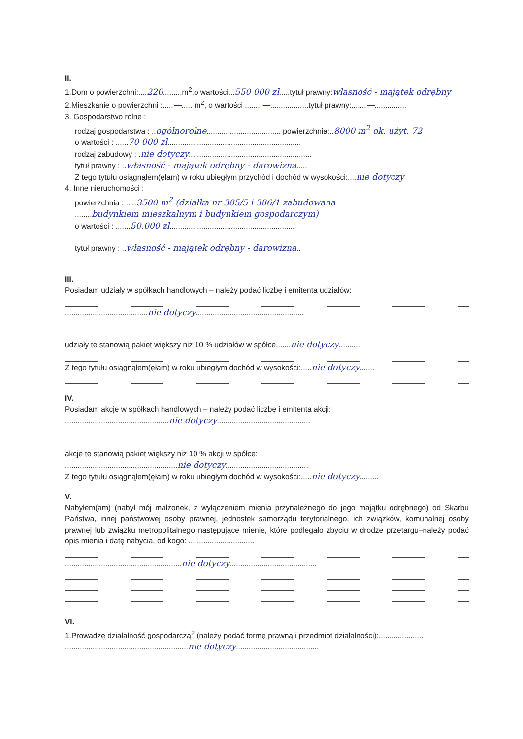II.
1.Dom o powierzchni:....220.........m<sup>2</sup>,o wartości...550 000 zł.....tytuł prawny:własność - majątek odrębny
2.Mieszkanie o powierzchni :.....—..... m<sup>2</sup>, o wartości ........—..................tytuł prawny:.......—...............
3. Gospodarstwo rolne :
rodzaj gospodarstwa : ..ogólnorolne.................................., powierzchnia:..8000 m<sup>2</sup> ok. użyt. 72
o wartości : ......70 000 zł...............................................................
rodzaj zabudowy : .nie dotyczy..........................................................
tytuł prawny : ..własność - majątek odrębny - darowizna.....
Z tego tytułu osiągnąłem(ęłam) w roku ubiegłym przychód i dochód w wysokości:....nie dotyczy
4. Inne nieruchomości :
powierzchnia : .....3500 m<sup>2</sup> (działka nr 385/5 i 386/1 zabudowana
........budynkiem mieszkalnym i budynkiem gospodarczym)
o wartości : .......50.000 zł...........................................................
tytuł prawny : ..własność - majątek odrębny - darowizna..
III.
Posiadam udziały w spółkach handlowych – należy podać liczbę i emitenta udziałów:
.......................................nie dotyczy...................................................
udziały te stanowią pakiet większy niż 10 % udziałów w spółce.......nie dotyczy..........
Z tego tytułu osiągnąłem(ęłam) w roku ubiegłym dochód w wysokości:.....nie dotyczy.......
IV.
Posiadam akcje w spółkach handlowych – należy podać liczbę i emitenta akcji:
.................................................nie dotyczy............................................
akcje te stanowią pakiet większy niż 10 % akcji w spółce:
.....................................................nie dotyczy.......................................
Z tego tytułu osiągnąłem(ęłam) w roku ubiegłym dochód w wysokości:.....nie dotyczy.........
V.
Nabyłem(am) (nabył mój małżonek, z wyłączeniem mienia przynależnego do jego majątku odrębnego) od Skarbu Państwa, innej państwowej osoby prawnej, jednostek samorządu terytorialnego, ich związków, komunalnej osoby prawnej lub związku metropolitalnego następujące mienie, które podlegało zbyciu w drodze przetargu–należy podać opis mienia i datę nabycia, od kogo: ...............................
.......................................................nie dotyczy.........................................
VI.
1.Prowadzę działalność gospodarczą<sup>2</sup> (należy podać formę prawną i przedmiot działalności):.....................
..........................................................nie dotyczy.......................................